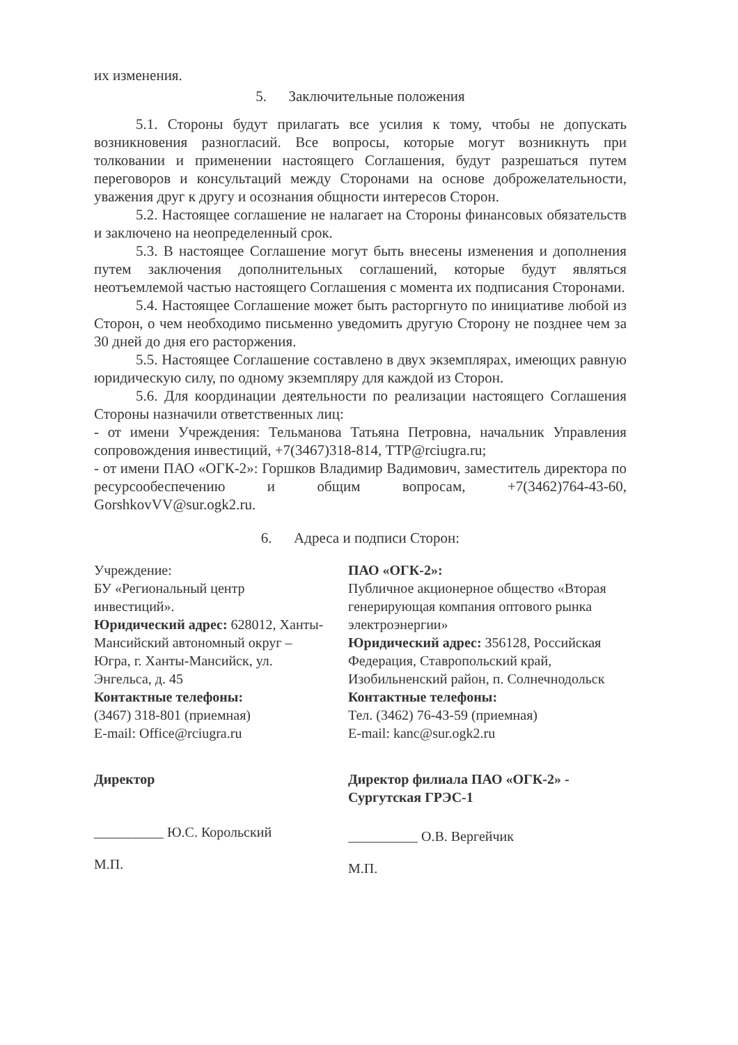их изменения.
5. Заключительные положения
5.1. Стороны будут прилагать все усилия к тому, чтобы не допускать возникновения разногласий. Все вопросы, которые могут возникнуть при толковании и применении настоящего Соглашения, будут разрешаться путем переговоров и консультаций между Сторонами на основе доброжелательности, уважения друг к другу и осознания общности интересов Сторон.
5.2. Настоящее соглашение не налагает на Стороны финансовых обязательств и заключено на неопределенный срок.
5.3. В настоящее Соглашение могут быть внесены изменения и дополнения путем заключения дополнительных соглашений, которые будут являться неотъемлемой частью настоящего Соглашения с момента их подписания Сторонами.
5.4. Настоящее Соглашение может быть расторгнуто по инициативе любой из Сторон, о чем необходимо письменно уведомить другую Сторону не позднее чем за 30 дней до дня его расторжения.
5.5. Настоящее Соглашение составлено в двух экземплярах, имеющих равную юридическую силу, по одному экземпляру для каждой из Сторон.
5.6. Для координации деятельности по реализации настоящего Соглашения Стороны назначили ответственных лиц:
- от имени Учреждения: Тельманова Татьяна Петровна, начальник Управления сопровождения инвестиций, +7(3467)318-814, TTP@rciugra.ru;
- от имени ПАО «ОГК-2»: Горшков Владимир Вадимович, заместитель директора по ресурсообеспечению и общим вопросам, +7(3462)764-43-60, GorshkovVV@sur.ogk2.ru.
6. Адреса и подписи Сторон:
Учреждение:
БУ «Региональный центр инвестиций».
Юридический адрес: 628012, Ханты-Мансийский автономный округ – Югра, г. Ханты-Мансийск, ул. Энгельса, д. 45
Контактные телефоны:
(3467) 318-801 (приемная)
E-mail: Office@rciugra.ru
Директор
__________ Ю.С. Корольский
М.П.
ПАО «ОГК-2»:
Публичное акционерное общество «Вторая генерирующая компания оптового рынка электроэнергии»
Юридический адрес: 356128, Российская Федерация, Ставропольский край, Изобильненский район, п. Солнечнодольск
Контактные телефоны:
Тел. (3462) 76-43-59 (приемная)
E-mail: kanc@sur.ogk2.ru
Директор филиала ПАО «ОГК-2» - Сургутская ГРЭС-1
__________ О.В. Вергейчик
М.П.